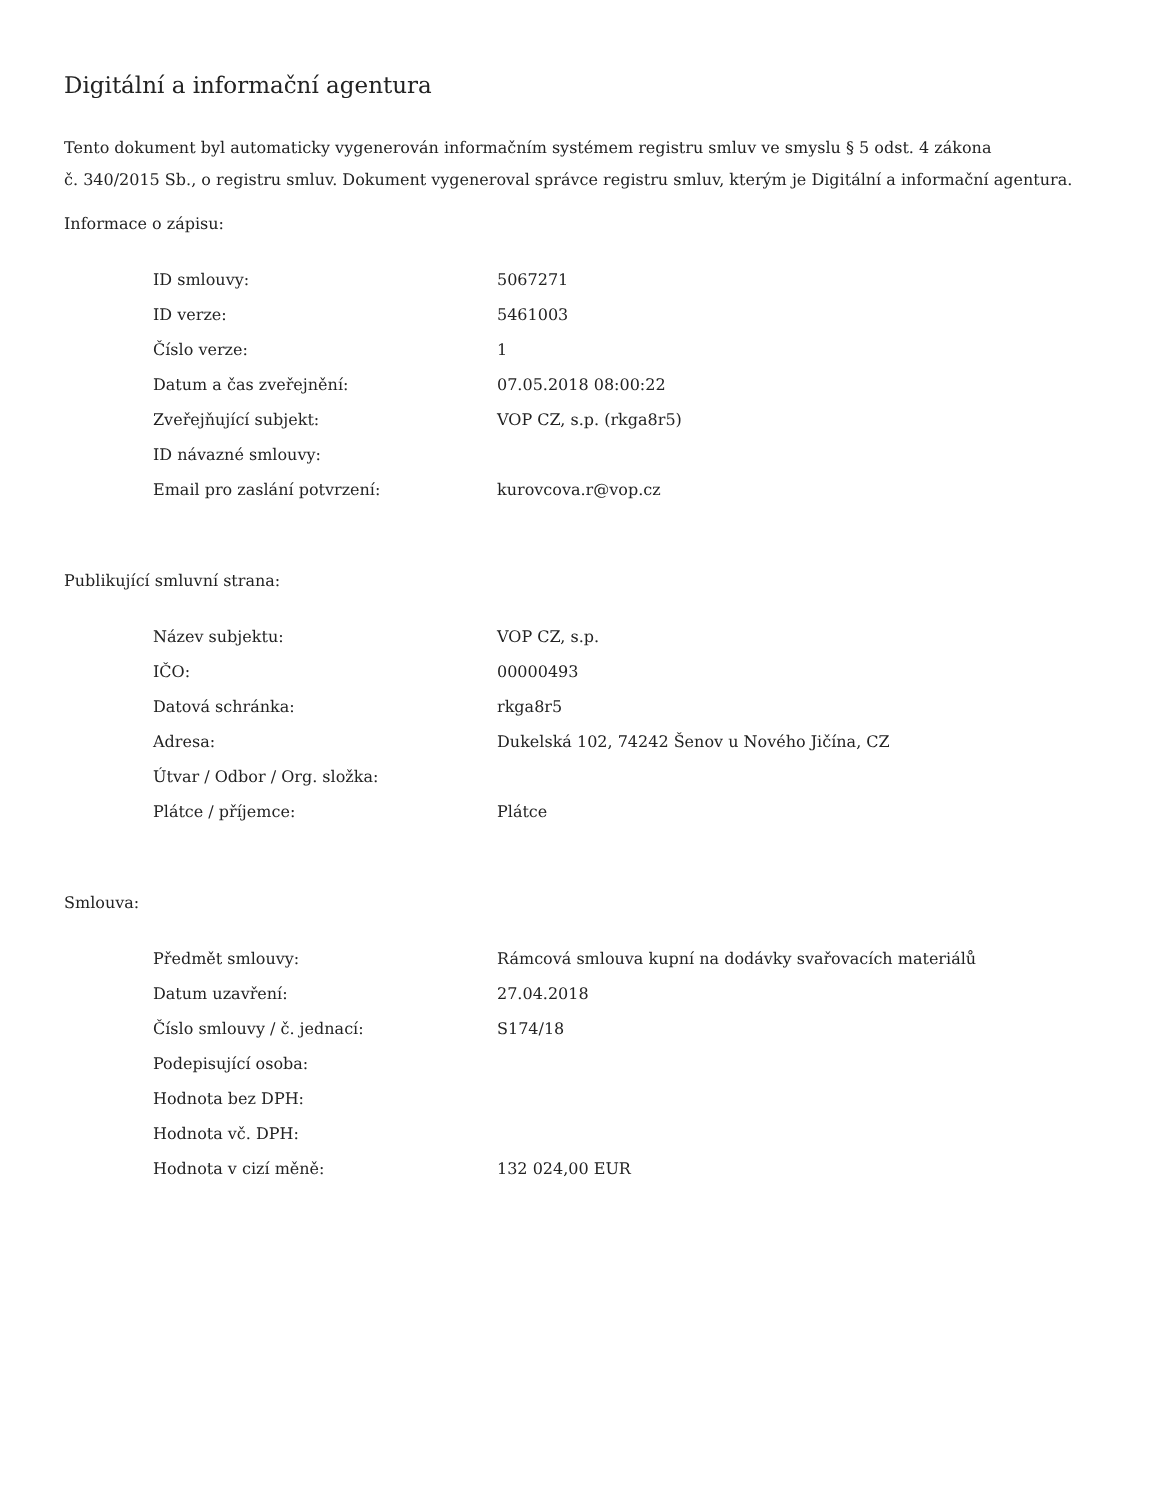Digitální a informační agentura
Tento dokument byl automaticky vygenerován informačním systémem registru smluv ve smyslu § 5 odst. 4 zákona
č. 340/2015 Sb., o registru smluv. Dokument vygeneroval správce registru smluv, kterým je Digitální a informační agentura.
Informace o zápisu:
| ID smlouvy: | 5067271 |
| ID verze: | 5461003 |
| Číslo verze: | 1 |
| Datum a čas zveřejnění: | 07.05.2018 08:00:22 |
| Zveřejňující subjekt: | VOP CZ, s.p. (rkga8r5) |
| ID návazné smlouvy: | |
| Email pro zaslání potvrzení: | kurovcova.r@vop.cz |
Publikující smluvní strana:
| Název subjektu: | VOP CZ, s.p. |
| IČO: | 00000493 |
| Datová schránka: | rkga8r5 |
| Adresa: | Dukelská 102, 74242 Šenov u Nového Jičína, CZ |
| Útvar / Odbor / Org. složka: | |
| Plátce / příjemce: | Plátce |
Smlouva:
| Předmět smlouvy: | Rámcová smlouva kupní na dodávky svařovacích materiálů |
| Datum uzavření: | 27.04.2018 |
| Číslo smlouvy / č. jednací: | S174/18 |
| Podepisující osoba: | |
| Hodnota bez DPH: | |
| Hodnota vč. DPH: | |
| Hodnota v cizí měně: | 132 024,00 EUR |